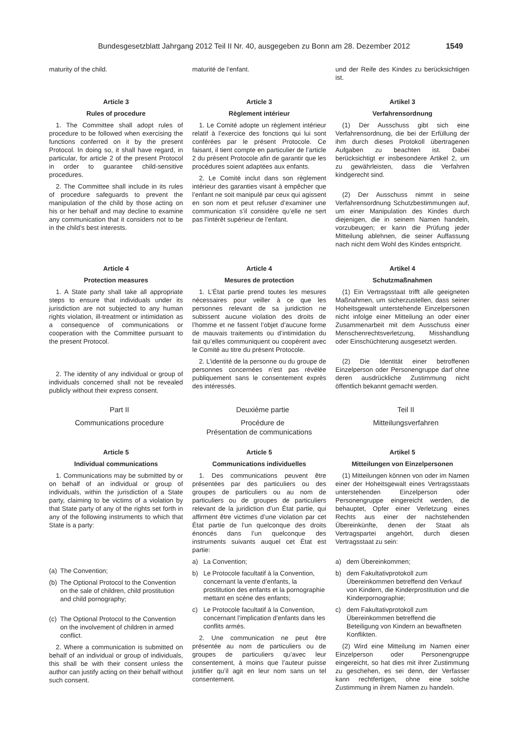Bundesgesetzblatt Jahrgang 2012 Teil II Nr. 40, ausgegeben zu Bonn am 28. Dezember 2012 1549
maturity of the child.
maturité de l’enfant.
und der Reife des Kindes zu berücksichtigen ist.
Article 3
Rules of procedure
1. The Committee shall adopt rules of procedure to be followed when exercising the functions conferred on it by the present Protocol. In doing so, it shall have regard, in particular, for article 2 of the present Protocol in order to guarantee child-sensitive procedures.
2. The Committee shall include in its rules of procedure safeguards to prevent the manipulation of the child by those acting on his or her behalf and may decline to examine any communication that it considers not to be in the child’s best interests.
Article 3
Règlement intérieur
1. Le Comité adopte un règlement intérieur relatif à l’exercice des fonctions qui lui sont conférées par le présent Protocole. Ce faisant, il tient compte en particulier de l’article 2 du présent Protocole afin de garantir que les procédures soient adaptées aux enfants.
2. Le Comité inclut dans son règlement intérieur des garanties visant à empêcher que l’enfant ne soit manipulé par ceux qui agissent en son nom et peut refuser d’examiner une communication s’il considère qu’elle ne sert pas l’intérêt supérieur de l’enfant.
Artikel 3
Verfahrensordnung
(1) Der Ausschuss gibt sich eine Verfahrensordnung, die bei der Erfüllung der ihm durch dieses Protokoll übertragenen Aufgaben zu beachten ist. Dabei berücksichtigt er insbesondere Artikel 2, um zu gewährleisten, dass die Verfahren kindgerecht sind.
(2) Der Ausschuss nimmt in seine Verfahrensordnung Schutzbestimmungen auf, um einer Manipulation des Kindes durch diejenigen, die in seinem Namen handeln, vorzubeugen; er kann die Prüfung jeder Mitteilung ablehnen, die seiner Auffassung nach nicht dem Wohl des Kindes entspricht.
Article 4
Protection measures
1. A State party shall take all appropriate steps to ensure that individuals under its jurisdiction are not subjected to any human rights violation, ill-treatment or intimidation as a consequence of communications or cooperation with the Committee pursuant to the present Protocol.
2. The identity of any individual or group of individuals concerned shall not be revealed publicly without their express consent.
Article 4
Mesures de protection
1. L’État partie prend toutes les mesures nécessaires pour veiller à ce que les personnes relevant de sa juridiction ne subissent aucune violation des droits de l’homme et ne fassent l’objet d’aucune forme de mauvais traitements ou d’intimidation du fait qu’elles communiquent ou coopèrent avec le Comité au titre du présent Protocole.
2. L’identité de la personne ou du groupe de personnes concernées n’est pas révélée publiquement sans le consentement exprès des intéressés.
Artikel 4
Schutzmaßnahmen
(1) Ein Vertragsstaat trifft alle geeigneten Maßnahmen, um sicherzustellen, dass seiner Hoheitsgewalt unterstehende Einzelpersonen nicht infolge einer Mitteilung an oder einer Zusammenarbeit mit dem Ausschuss einer Menschenrechtsverletzung, Misshandlung oder Einschüchterung ausgesetzt werden.
(2) Die Identität einer betroffenen Einzelperson oder Personengruppe darf ohne deren ausdrückliche Zustimmung nicht öffentlich bekannt gemacht werden.
Part II
Communications procedure
Deuxième partie
Procédure de
Présentation de communications
Teil II
Mitteilungsverfahren
Article 5
Individual communications
1. Communications may be submitted by or on behalf of an individual or group of individuals, within the jurisdiction of a State party, claiming to be victims of a violation by that State party of any of the rights set forth in any of the following instruments to which that State is a party:
(a) The Convention;
(b) The Optional Protocol to the Convention on the sale of children, child prostitution and child pornography;
(c) The Optional Protocol to the Convention on the involvement of children in armed conflict.
2. Where a communication is submitted on behalf of an individual or group of individuals, this shall be with their consent unless the author can justify acting on their behalf without such consent.
Article 5
Communications individuelles
1. Des communications peuvent être présentées par des particuliers ou des groupes de particuliers ou au nom de particuliers ou de groupes de particuliers relevant de la juridiction d’un État partie, qui affirment être victimes d’une violation par cet État partie de l’un quelconque des droits énoncés dans l’un quelconque des instruments suivants auquel cet État est partie:
a) La Convention;
b) Le Protocole facultatif à la Convention, concernant la vente d’enfants, la prostitution des enfants et la pornographie mettant en scène des enfants;
c) Le Protocole facultatif à la Convention, concernant l’implication d’enfants dans les conflits armés.
2. Une communication ne peut être présentée au nom de particuliers ou de groupes de particuliers qu’avec leur consentement, à moins que l’auteur puisse justifier qu’il agit en leur nom sans un tel consentement.
Artikel 5
Mitteilungen von Einzelpersonen
(1) Mitteilungen können von oder im Namen einer der Hoheitsgewalt eines Vertragsstaats unterstehenden Einzelperson oder Personengruppe eingereicht werden, die behauptet, Opfer einer Verletzung eines Rechts aus einer der nachstehenden Übereinkünfte, denen der Staat als Vertragspartei angehört, durch diesen Vertragsstaat zu sein:
a) dem Übereinkommen;
b) dem Fakultativprotokoll zum Übereinkommen betreffend den Verkauf von Kindern, die Kinderprostitution und die Kinderpornographie;
c) dem Fakultativprotokoll zum Übereinkommen betreffend die Beteiligung von Kindern an bewaffneten Konflikten.
(2) Wird eine Mitteilung im Namen einer Einzelperson oder Personengruppe eingereicht, so hat dies mit ihrer Zustimmung zu geschehen, es sei denn, der Verfasser kann rechtfertigen, ohne eine solche Zustimmung in ihrem Namen zu handeln.